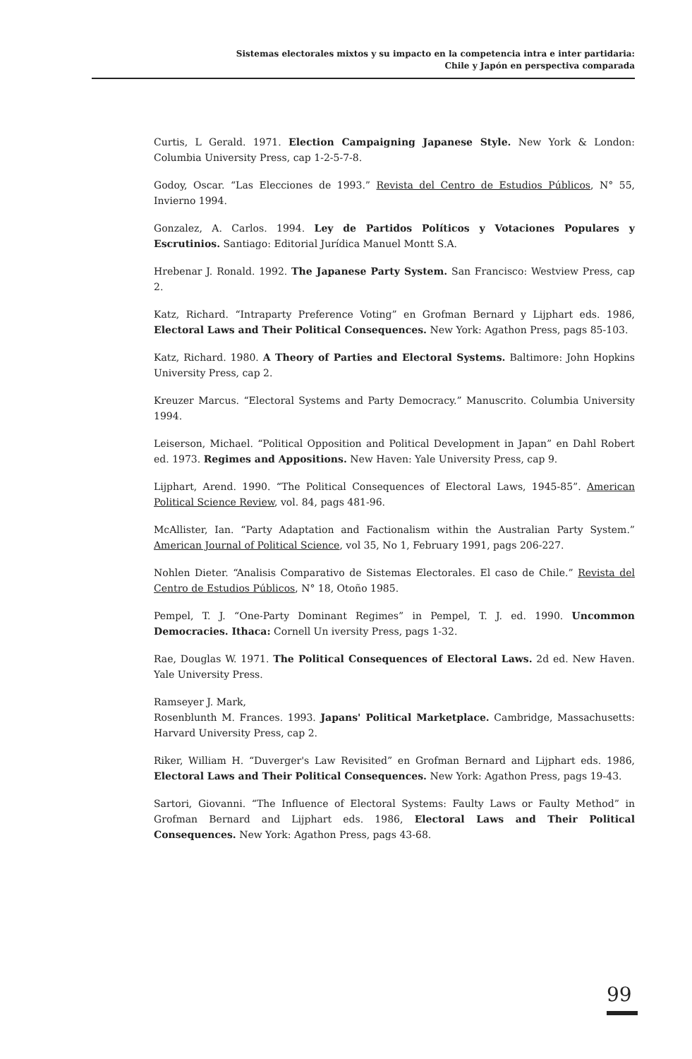Sistemas electorales mixtos y su impacto en la competencia intra e inter partidaria:
Chile y Japón en perspectiva comparada
Curtis, L Gerald. 1971. Election Campaigning Japanese Style. New York & London: Columbia University Press, cap 1-2-5-7-8.
Godoy, Oscar. “Las Elecciones de 1993.” Revista del Centro de Estudios Públicos, N° 55, Invierno 1994.
Gonzalez, A. Carlos. 1994. Ley de Partidos Políticos y Votaciones Populares y Escrutinios. Santiago: Editorial Jurídica Manuel Montt S.A.
Hrebenar J. Ronald. 1992. The Japanese Party System. San Francisco: Westview Press, cap 2.
Katz, Richard. “Intraparty Preference Voting” en Grofman Bernard y Lijphart eds. 1986, Electoral Laws and Their Political Consequences. New York: Agathon Press, pags 85-103.
Katz, Richard. 1980. A Theory of Parties and Electoral Systems. Baltimore: John Hopkins University Press, cap 2.
Kreuzer Marcus. “Electoral Systems and Party Democracy.” Manuscrito. Columbia University 1994.
Leiserson, Michael. “Political Opposition and Political Development in Japan” en Dahl Robert ed. 1973. Regimes and Appositions. New Haven: Yale University Press, cap 9.
Lijphart, Arend. 1990. “The Political Consequences of Electoral Laws, 1945-85”. American Political Science Review, vol. 84, pags 481-96.
McAllister, Ian. “Party Adaptation and Factionalism within the Australian Party System.” American Journal of Political Science, vol 35, No 1, February 1991, pags 206-227.
Nohlen Dieter. “Analisis Comparativo de Sistemas Electorales. El caso de Chile.” Revista del Centro de Estudios Públicos, N° 18, Otoño 1985.
Pempel, T. J. “One-Party Dominant Regimes” in Pempel, T. J. ed. 1990. Uncommon Democracies. Ithaca: Cornell Un iversity Press, pags 1-32.
Rae, Douglas W. 1971. The Political Consequences of Electoral Laws. 2d ed. New Haven. Yale University Press.
Ramseyer J. Mark,
Rosenblunth M. Frances. 1993. Japans' Political Marketplace. Cambridge, Massachusetts: Harvard University Press, cap 2.
Riker, William H. “Duverger's Law Revisited” en Grofman Bernard and Lijphart eds. 1986, Electoral Laws and Their Political Consequences. New York: Agathon Press, pags 19-43.
Sartori, Giovanni. “The Influence of Electoral Systems: Faulty Laws or Faulty Method” in Grofman Bernard and Lijphart eds. 1986, Electoral Laws and Their Political Consequences. New York: Agathon Press, pags 43-68.
99